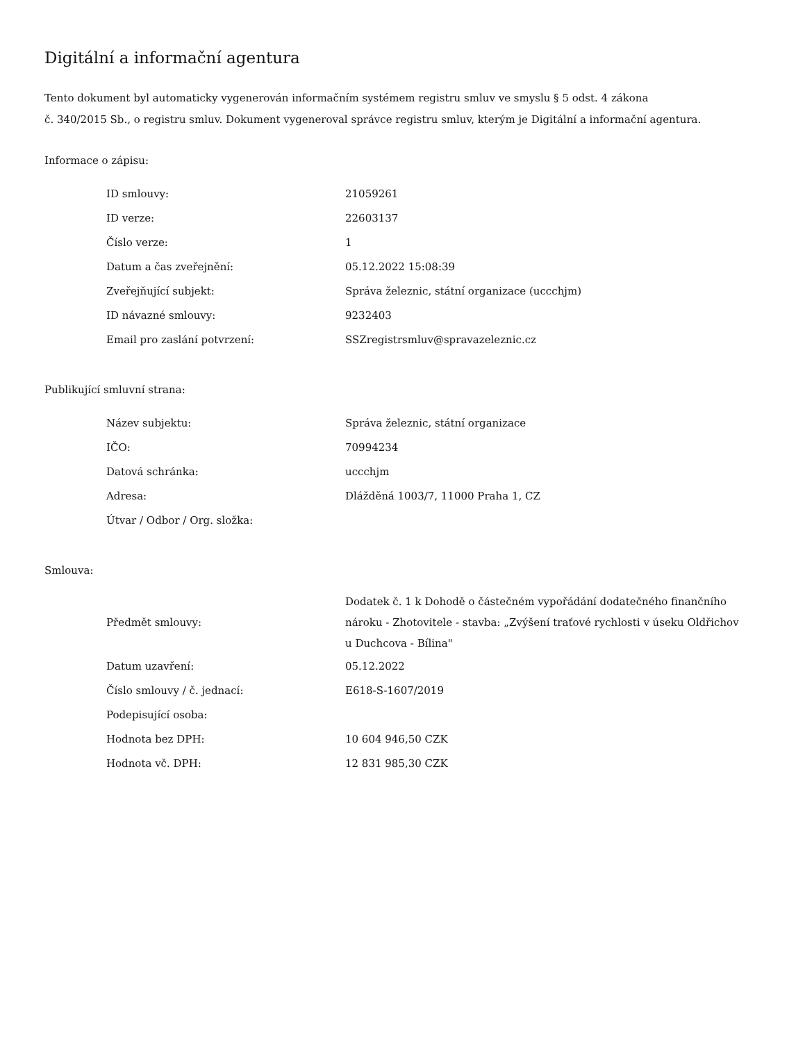Digitální a informační agentura
Tento dokument byl automaticky vygenerován informačním systémem registru smluv ve smyslu § 5 odst. 4 zákona
č. 340/2015 Sb., o registru smluv. Dokument vygeneroval správce registru smluv, kterým je Digitální a informační agentura.
Informace o zápisu:
| ID smlouvy: | 21059261 |
| ID verze: | 22603137 |
| Číslo verze: | 1 |
| Datum a čas zveřejnění: | 05.12.2022 15:08:39 |
| Zveřejňující subjekt: | Správa železnic, státní organizace (uccchjm) |
| ID návazné smlouvy: | 9232403 |
| Email pro zaslání potvrzení: | SSZregistrsmluv@spravazeleznic.cz |
Publikující smluvní strana:
| Název subjektu: | Správa železnic, státní organizace |
| IČO: | 70994234 |
| Datová schránka: | uccchjm |
| Adresa: | Dlážděná 1003/7, 11000 Praha 1, CZ |
| Útvar / Odbor / Org. složka: | |
Smlouva:
| Předmět smlouvy: | Dodatek č. 1 k Dohodě o částečném vypořádání dodatečného finančního nároku - Zhotovitele - stavba: „Zvýšení traťové rychlosti v úseku Oldřichov u Duchcova - Bílina" |
| Datum uzavření: | 05.12.2022 |
| Číslo smlouvy / č. jednací: | E618-S-1607/2019 |
| Podepisující osoba: | |
| Hodnota bez DPH: | 10 604 946,50 CZK |
| Hodnota vč. DPH: | 12 831 985,30 CZK |